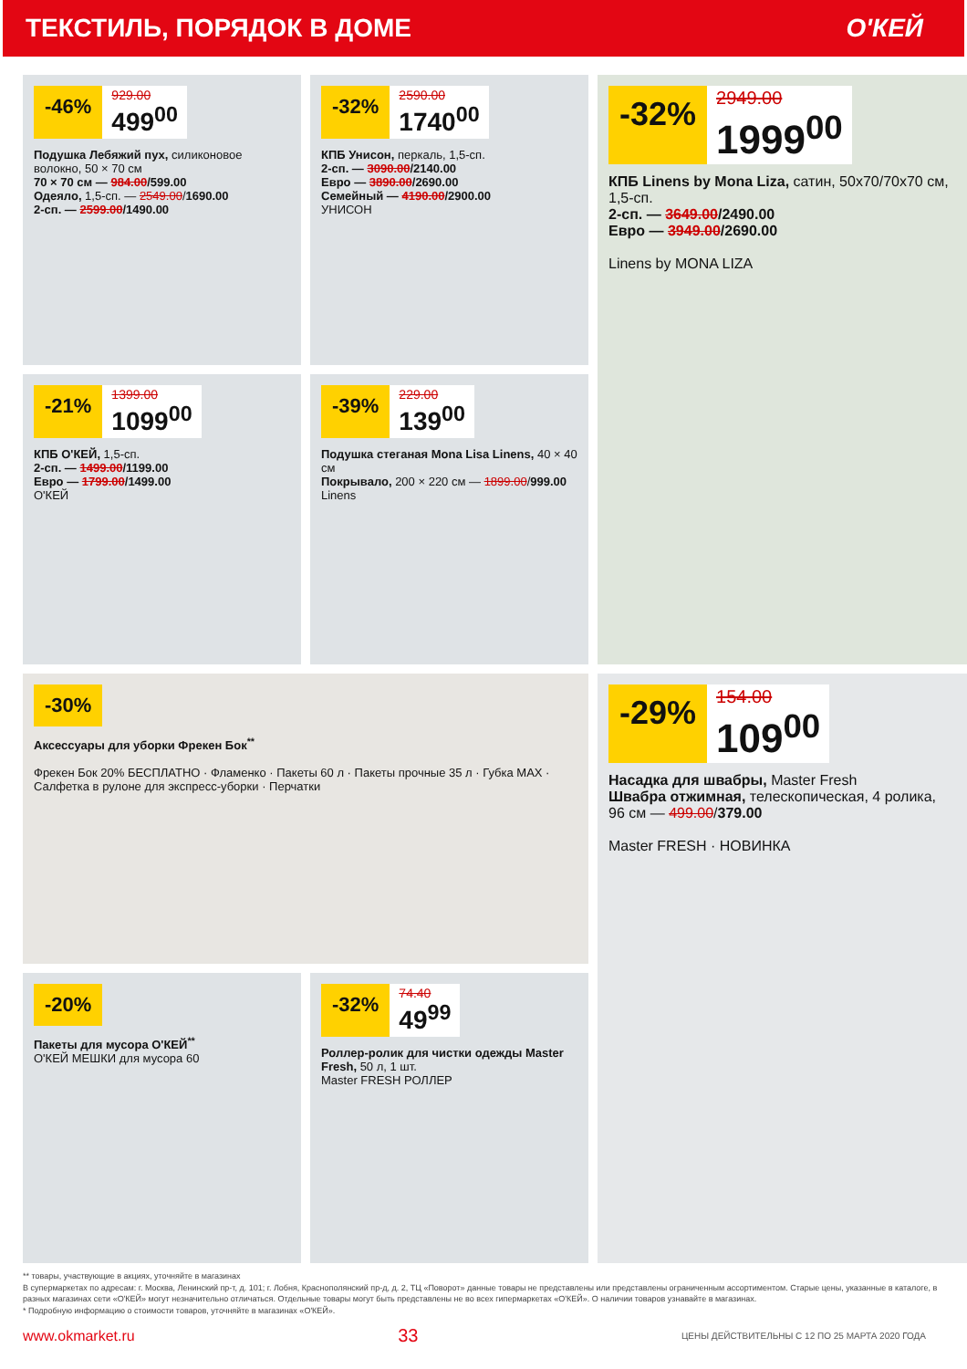ТЕКСТИЛЬ, ПОРЯДОК В ДОМЕ О'КЕЙ
-46%
929.00
499<sup>00</sup>
Подушка Лебяжий пух, силиконовое волокно, 50 × 70 см
70 × 70 см — 984.00/599.00
Одеяло, 1,5-сп. — 2549.00/1690.00
2-сп. — 2599.00/1490.00
-32%
2590.00
1740<sup>00</sup>
КПБ Унисон, перкаль, 1,5-сп.
2-сп. — 3090.00/2140.00
Евро — 3890.00/2690.00
Семейный — 4190.00/2900.00
УНИСОН
-32%
2949.00
1999<sup>00</sup>
КПБ Linens by Mona Liza, сатин, 50x70/70x70 см, 1,5-сп.
2-сп. — 3649.00/2490.00
Евро — 3949.00/2690.00
Linens by MONA LIZA
-21%
1399.00
1099<sup>00</sup>
КПБ О'КЕЙ, 1,5-сп.
2-сп. — 1499.00/1199.00
Евро — 1799.00/1499.00
О'КЕЙ
-39%
229.00
139<sup>00</sup>
Подушка стеганая Mona Lisa Linens, 40 × 40 см
Покрывало, 200 × 220 см — 1899.00/999.00
Linens
-30%
Аксессуары для уборки Фрекен Бок<sup>**</sup>
Фрекен Бок 20% БЕСПЛАТНО · Фламенко · Пакеты 60 л · Пакеты прочные 35 л · Губка MAX · Салфетка в рулоне для экспресс-уборки · Перчатки
-29%
154.00
109<sup>00</sup>
Насадка для швабры, Master Fresh
Швабра отжимная, телескопическая, 4 ролика, 96 см — 499.00/379.00
Master FRESH · НОВИНКА
-20%
Пакеты для мусора О'КЕЙ<sup>**</sup>
О'КЕЙ МЕШКИ для мусора 60
-32%
74.40
49<sup>99</sup>
Роллер-ролик для чистки одежды Master Fresh, 50 л, 1 шт.
Master FRESH РОЛЛЕР
** товары, участвующие в акциях, уточняйте в магазинах
В супермаркетах по адресам: г. Москва, Ленинский пр-т, д. 101; г. Лобня, Краснополянский пр-д, д. 2, ТЦ «Поворот» данные товары не представлены или представлены ограниченным ассортиментом. Старые цены, указанные в каталоге, в разных магазинах сети «О'КЕЙ» могут незначительно отличаться. Отдельные товары могут быть представлены не во всех гипермаркетах «О'КЕЙ». О наличии товаров узнавайте в магазинах.
* Подробную информацию о стоимости товаров, уточняйте в магазинах «О'КЕЙ».
www.okmarket.ru 33 ЦЕНЫ ДЕЙСТВИТЕЛЬНЫ С 12 ПО 25 МАРТА 2020 ГОДА